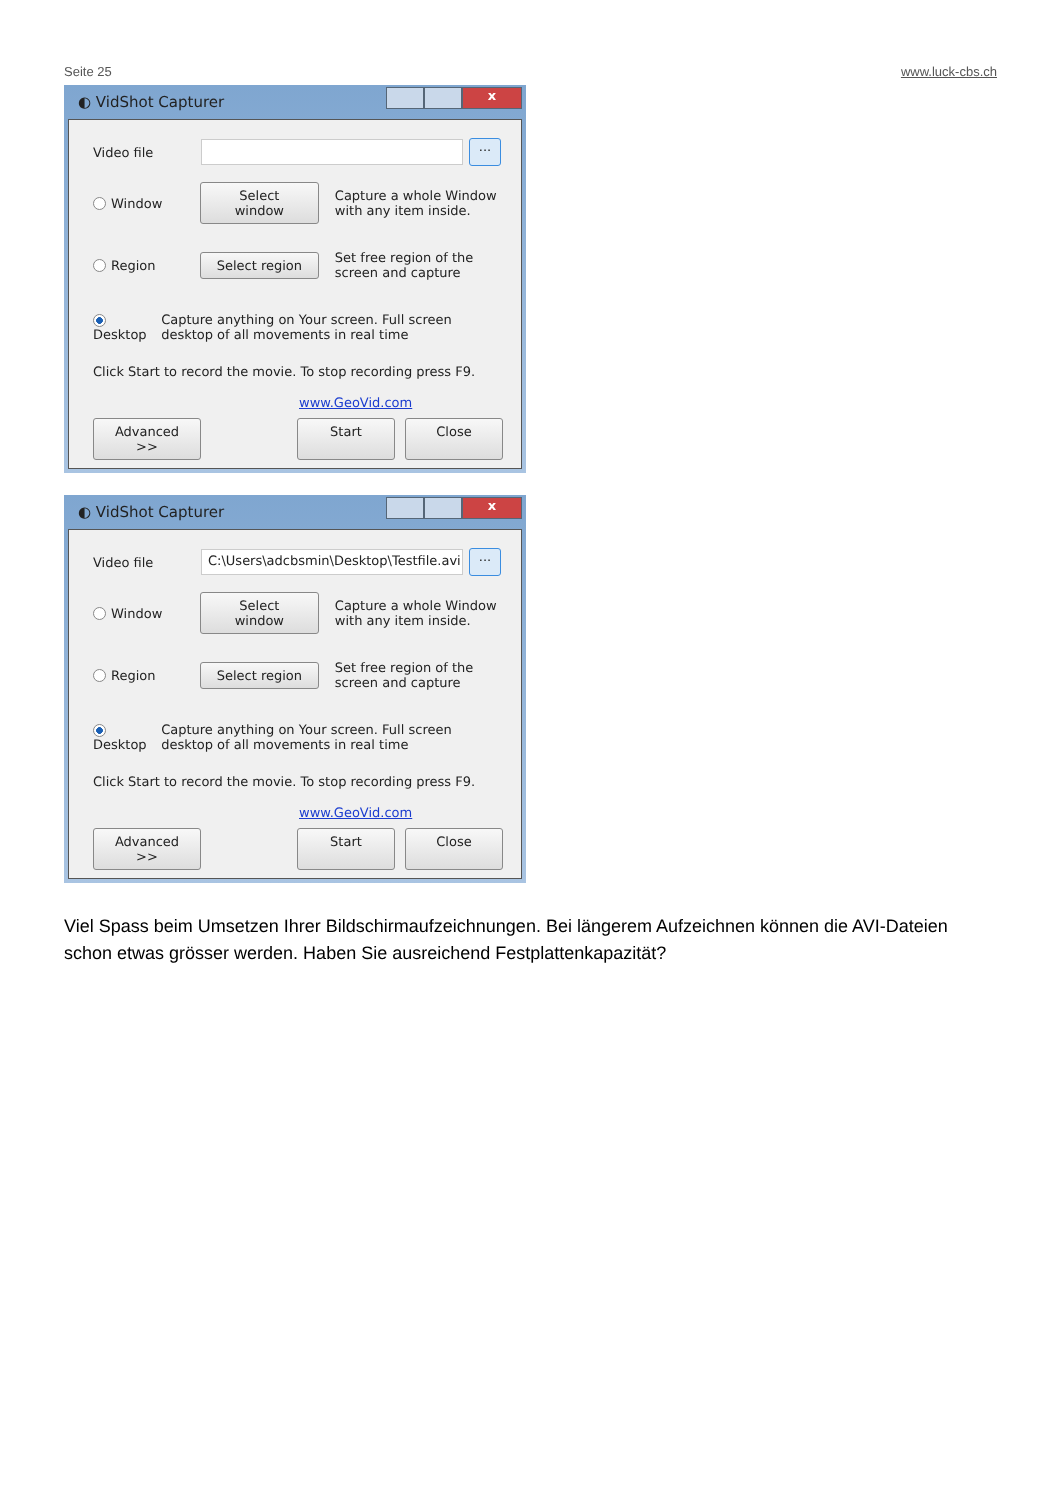Seite 25 www.luck-cbs.ch
◐ VidShot Capturer
x
Video file
...
Window
Select window
Capture a whole Window with any item inside.
Region
Select region
Set free region of the screen and capture
Desktop
Capture anything on Your screen. Full screen desktop of all movements in real time
Click Start to record the movie. To stop recording press F9.
www.GeoVid.com
Advanced >>
Start Close
◐ VidShot Capturer
x
Video file
C:\Users\adcbsmin\Desktop\Testfile.avi
...
Window
Select window
Capture a whole Window with any item inside.
Region
Select region
Set free region of the screen and capture
Desktop
Capture anything on Your screen. Full screen desktop of all movements in real time
Click Start to record the movie. To stop recording press F9.
www.GeoVid.com
Advanced >>
Start Close
Viel Spass beim Umsetzen Ihrer Bildschirmaufzeichnungen. Bei längerem Aufzeichnen können die AVI-Dateien schon etwas grösser werden. Haben Sie ausreichend Festplattenkapazität?